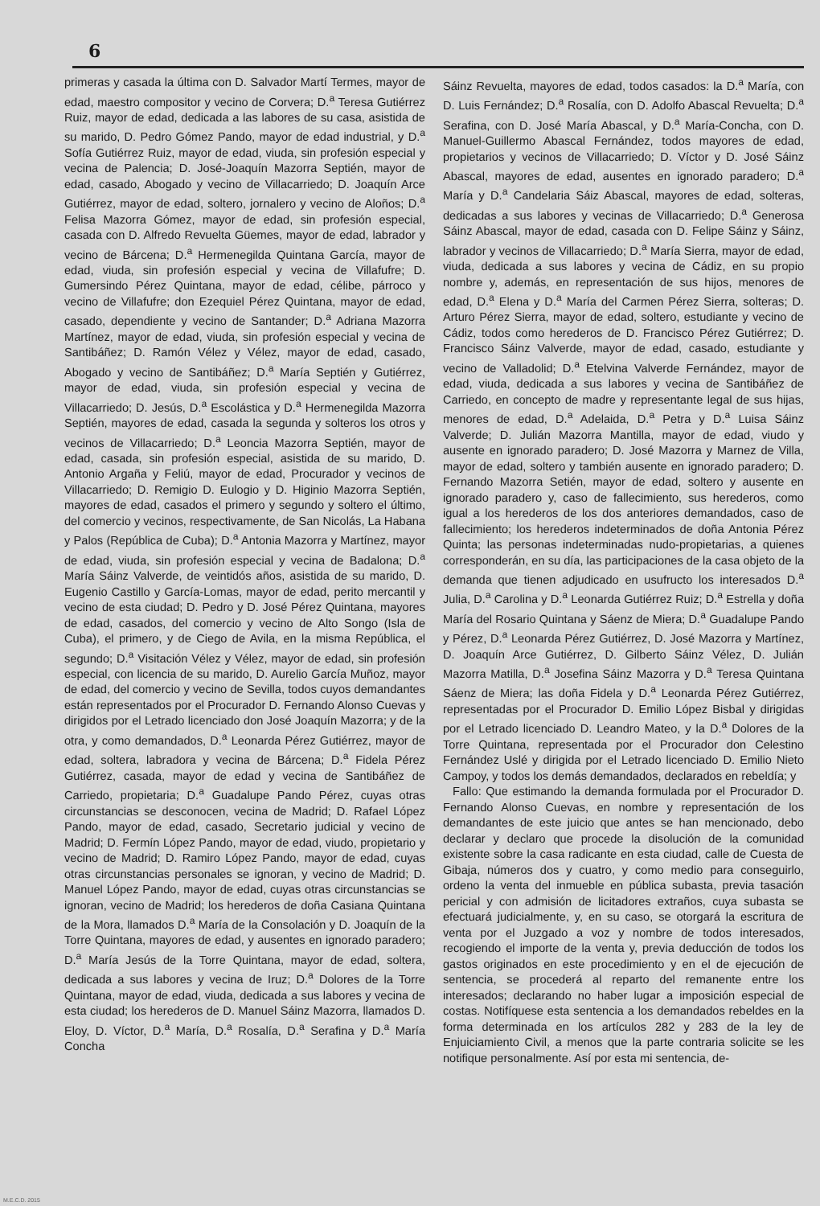6
primeras y casada la última con D. Salvador Martí Termes, mayor de edad, maestro compositor y vecino de Corvera; D.<sup>a</sup> Teresa Gutiérrez Ruiz, mayor de edad, dedicada a las labores de su casa, asistida de su marido, D. Pedro Gómez Pando, mayor de edad industrial, y D.<sup>a</sup> Sofía Gutiérrez Ruiz, mayor de edad, viuda, sin profesión especial y vecina de Palencia; D. José-Joaquín Mazorra Septién, mayor de edad, casado, Abogado y vecino de Villacarriedo; D. Joaquín Arce Gutiérrez, mayor de edad, soltero, jornalero y vecino de Aloños; D.<sup>a</sup> Felisa Mazorra Gómez, mayor de edad, sin profesión especial, casada con D. Alfredo Revuelta Güemes, mayor de edad, labrador y vecino de Bárcena; D.<sup>a</sup> Hermenegilda Quintana García, mayor de edad, viuda, sin profesión especial y vecina de Villafufre; D. Gumersindo Pérez Quintana, mayor de edad, célibe, párroco y vecino de Villafufre; don Ezequiel Pérez Quintana, mayor de edad, casado, dependiente y vecino de Santander; D.<sup>a</sup> Adriana Mazorra Martínez, mayor de edad, viuda, sin profesión especial y vecina de Santibáñez; D. Ramón Vélez y Vélez, mayor de edad, casado, Abogado y vecino de Santibáñez; D.<sup>a</sup> María Septién y Gutiérrez, mayor de edad, viuda, sin profesión especial y vecina de Villacarriedo; D. Jesús, D.<sup>a</sup> Escolástica y D.<sup>a</sup> Hermenegilda Mazorra Septién, mayores de edad, casada la segunda y solteros los otros y vecinos de Villacarriedo; D.<sup>a</sup> Leoncia Mazorra Septién, mayor de edad, casada, sin profesión especial, asistida de su marido, D. Antonio Argaña y Feliú, mayor de edad, Procurador y vecinos de Villacarriedo; D. Remigio D. Eulogio y D. Higinio Mazorra Septién, mayores de edad, casados el primero y segundo y soltero el último, del comercio y vecinos, respectivamente, de San Nicolás, La Habana y Palos (República de Cuba); D.<sup>a</sup> Antonia Mazorra y Martínez, mayor de edad, viuda, sin profesión especial y vecina de Badalona; D.<sup>a</sup> María Sáinz Valverde, de veintidós años, asistida de su marido, D. Eugenio Castillo y García-Lomas, mayor de edad, perito mercantil y vecino de esta ciudad; D. Pedro y D. José Pérez Quintana, mayores de edad, casados, del comercio y vecino de Alto Songo (Isla de Cuba), el primero, y de Ciego de Avila, en la misma República, el segundo; D.<sup>a</sup> Visitación Vélez y Vélez, mayor de edad, sin profesión especial, con licencia de su marido, D. Aurelio García Muñoz, mayor de edad, del comercio y vecino de Sevilla, todos cuyos demandantes están representados por el Procurador D. Fernando Alonso Cuevas y dirigidos por el Letrado licenciado don José Joaquín Mazorra; y de la otra, y como demandados, D.<sup>a</sup> Leonarda Pérez Gutiérrez, mayor de edad, soltera, labradora y vecina de Bárcena; D.<sup>a</sup> Fidela Pérez Gutiérrez, casada, mayor de edad y vecina de Santibáñez de Carriedo, propietaria; D.<sup>a</sup> Guadalupe Pando Pérez, cuyas otras circunstancias se desconocen, vecina de Madrid; D. Rafael López Pando, mayor de edad, casado, Secretario judicial y vecino de Madrid; D. Fermín López Pando, mayor de edad, viudo, propietario y vecino de Madrid; D. Ramiro López Pando, mayor de edad, cuyas otras circunstancias personales se ignoran, y vecino de Madrid; D. Manuel López Pando, mayor de edad, cuyas otras circunstancias se ignoran, vecino de Madrid; los herederos de doña Casiana Quintana de la Mora, llamados D.<sup>a</sup> María de la Consolación y D. Joaquín de la Torre Quintana, mayores de edad, y ausentes en ignorado paradero; D.<sup>a</sup> María Jesús de la Torre Quintana, mayor de edad, soltera, dedicada a sus labores y vecina de Iruz; D.<sup>a</sup> Dolores de la Torre Quintana, mayor de edad, viuda, dedicada a sus labores y vecina de esta ciudad; los herederos de D. Manuel Sáinz Mazorra, llamados D. Eloy, D. Víctor, D.<sup>a</sup> María, D.<sup>a</sup> Rosalía, D.<sup>a</sup> Serafina y D.<sup>a</sup> María Concha
Sáinz Revuelta, mayores de edad, todos casados: la D.<sup>a</sup> María, con D. Luis Fernández; D.<sup>a</sup> Rosalía, con D. Adolfo Abascal Revuelta; D.<sup>a</sup> Serafina, con D. José María Abascal, y D.<sup>a</sup> María-Concha, con D. Manuel-Guillermo Abascal Fernández, todos mayores de edad, propietarios y vecinos de Villacarriedo; D. Víctor y D. José Sáinz Abascal, mayores de edad, ausentes en ignorado paradero; D.<sup>a</sup> María y D.<sup>a</sup> Candelaria Sáiz Abascal, mayores de edad, solteras, dedicadas a sus labores y vecinas de Villacarriedo; D.<sup>a</sup> Generosa Sáinz Abascal, mayor de edad, casada con D. Felipe Sáinz y Sáinz, labrador y vecinos de Villacarriedo; D.<sup>a</sup> María Sierra, mayor de edad, viuda, dedicada a sus labores y vecina de Cádiz, en su propio nombre y, además, en representación de sus hijos, menores de edad, D.<sup>a</sup> Elena y D.<sup>a</sup> María del Carmen Pérez Sierra, solteras; D. Arturo Pérez Sierra, mayor de edad, soltero, estudiante y vecino de Cádiz, todos como herederos de D. Francisco Pérez Gutiérrez; D. Francisco Sáinz Valverde, mayor de edad, casado, estudiante y vecino de Valladolid; D.<sup>a</sup> Etelvina Valverde Fernández, mayor de edad, viuda, dedicada a sus labores y vecina de Santibáñez de Carriedo, en concepto de madre y representante legal de sus hijas, menores de edad, D.<sup>a</sup> Adelaida, D.<sup>a</sup> Petra y D.<sup>a</sup> Luisa Sáinz Valverde; D. Julián Mazorra Mantilla, mayor de edad, viudo y ausente en ignorado paradero; D. José Mazorra y Marnez de Villa, mayor de edad, soltero y también ausente en ignorado paradero; D. Fernando Mazorra Setién, mayor de edad, soltero y ausente en ignorado paradero y, caso de fallecimiento, sus herederos, como igual a los herederos de los dos anteriores demandados, caso de fallecimiento; los herederos indeterminados de doña Antonia Pérez Quinta; las personas indeterminadas nudo-propietarias, a quienes corresponderán, en su día, las participaciones de la casa objeto de la demanda que tienen adjudicado en usufructo los interesados D.<sup>a</sup> Julia, D.<sup>a</sup> Carolina y D.<sup>a</sup> Leonarda Gutiérrez Ruiz; D.<sup>a</sup> Estrella y doña María del Rosario Quintana y Sáenz de Miera; D.<sup>a</sup> Guadalupe Pando y Pérez, D.<sup>a</sup> Leonarda Pérez Gutiérrez, D. José Mazorra y Martínez, D. Joaquín Arce Gutiérrez, D. Gilberto Sáinz Vélez, D. Julián Mazorra Matilla, D.<sup>a</sup> Josefina Sáinz Mazorra y D.<sup>a</sup> Teresa Quintana Sáenz de Miera; las doña Fidela y D.<sup>a</sup> Leonarda Pérez Gutiérrez, representadas por el Procurador D. Emilio López Bisbal y dirigidas por el Letrado licenciado D. Leandro Mateo, y la D.<sup>a</sup> Dolores de la Torre Quintana, representada por el Procurador don Celestino Fernández Uslé y dirigida por el Letrado licenciado D. Emilio Nieto Campoy, y todos los demás demandados, declarados en rebeldía; y
Fallo: Que estimando la demanda formulada por el Procurador D. Fernando Alonso Cuevas, en nombre y representación de los demandantes de este juicio que antes se han mencionado, debo declarar y declaro que procede la disolución de la comunidad existente sobre la casa radicante en esta ciudad, calle de Cuesta de Gibaja, números dos y cuatro, y como medio para conseguirlo, ordeno la venta del inmueble en pública subasta, previa tasación pericial y con admisión de licitadores extraños, cuya subasta se efectuará judicialmente, y, en su caso, se otorgará la escritura de venta por el Juzgado a voz y nombre de todos interesados, recogiendo el importe de la venta y, previa deducción de todos los gastos originados en este procedimiento y en el de ejecución de sentencia, se procederá al reparto del remanente entre los interesados; declarando no haber lugar a imposición especial de costas. Notifíquese esta sentencia a los demandados rebeldes en la forma determinada en los artículos 282 y 283 de la ley de Enjuiciamiento Civil, a menos que la parte contraria solicite se les notifique personalmente. Así por esta mi sentencia, de-
M.E.C.D. 2015